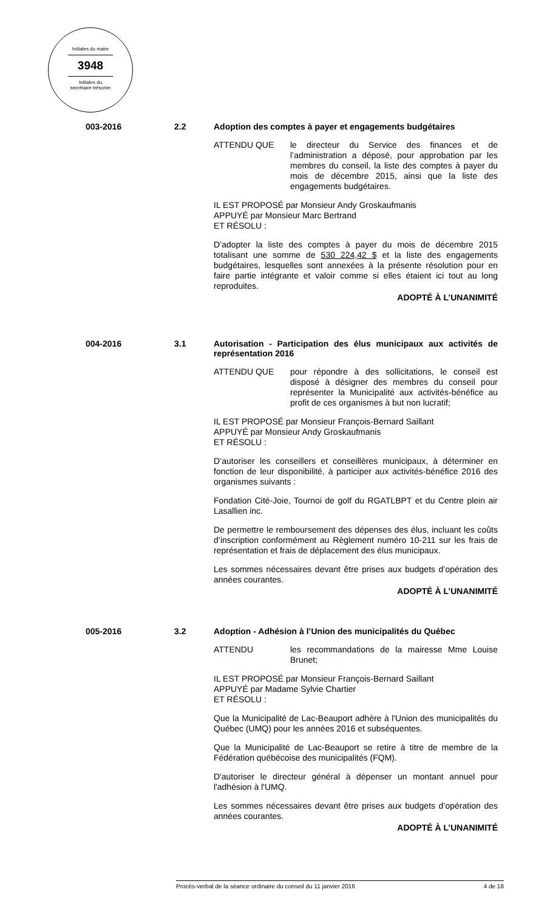Initiales du maire
3948
Initiales du
secrétaire-trésorier
003-2016 2.2 Adoption des comptes à payer et engagements budgétaires
ATTENDU QUE
le directeur du Service des finances et de l’administration a déposé, pour approbation par les membres du conseil, la liste des comptes à payer du mois de décembre 2015, ainsi que la liste des engagements budgétaires.
IL EST PROPOSÉ par Monsieur Andy Groskaufmanis
APPUYÉ par Monsieur Marc Bertrand
ET RÉSOLU :
D’adopter la liste des comptes à payer du mois de décembre 2015 totalisant une somme de 530 224,42 $ et la liste des engagements budgétaires, lesquelles sont annexées à la présente résolution pour en faire partie intégrante et valoir comme si elles étaient ici tout au long reproduites.
ADOPTÉ À L’UNANIMITÉ
004-2016 3.1 Autorisation - Participation des élus municipaux aux activités de représentation 2016
ATTENDU QUE
pour répondre à des sollicitations, le conseil est disposé à désigner des membres du conseil pour représenter la Municipalité aux activités-bénéfice au profit de ces organismes à but non lucratif;
IL EST PROPOSÉ par Monsieur François-Bernard Saillant
APPUYÉ par Monsieur Andy Groskaufmanis
ET RÉSOLU :
D’autoriser les conseillers et conseillères municipaux, à déterminer en fonction de leur disponibilité, à participer aux activités-bénéfice 2016 des organismes suivants :
Fondation Cité-Joie, Tournoi de golf du RGATLBPT et du Centre plein air Lasallien inc.
De permettre le remboursement des dépenses des élus, incluant les coûts d’inscription conformément au Règlement numéro 10-211 sur les frais de représentation et frais de déplacement des élus municipaux.
Les sommes nécessaires devant être prises aux budgets d’opération des années courantes.
ADOPTÉ À L’UNANIMITÉ
005-2016 3.2 Adoption - Adhésion à l’Union des municipalités du Québec
ATTENDU
les recommandations de la mairesse Mme Louise Brunet;
IL EST PROPOSÉ par Monsieur François-Bernard Saillant
APPUYÉ par Madame Sylvie Chartier
ET RÉSOLU :
Que la Municipalité de Lac-Beauport adhère à l'Union des municipalités du Québec (UMQ) pour les années 2016 et subséquentes.
Que la Municipalité de Lac-Beauport se retire à titre de membre de la Fédération québécoise des municipalités (FQM).
D'autoriser le directeur général à dépenser un montant annuel pour l'adhésion à l'UMQ.
Les sommes nécessaires devant être prises aux budgets d’opération des années courantes.
ADOPTÉ À L’UNANIMITÉ
Procès-verbal de la séance ordinaire du conseil du 11 janvier 2016 4 de 18